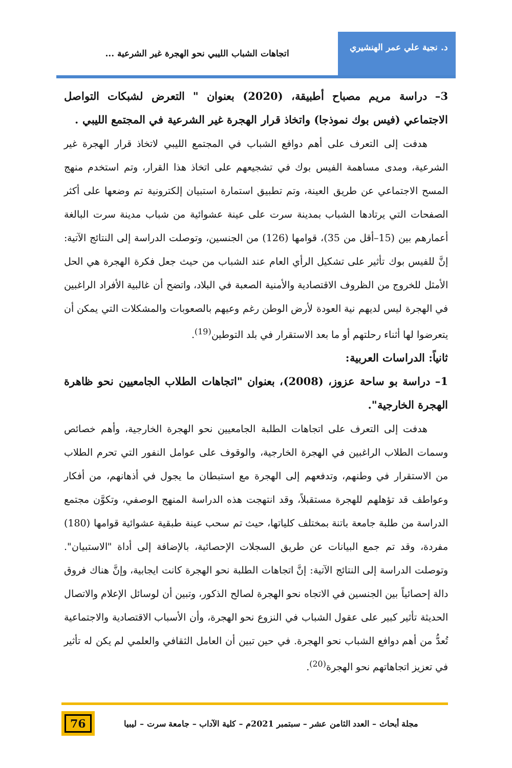د. نجية علي عمر الهنشيري
اتجاهات الشباب الليبي نحو الهجرة غير الشرعية ...
3– دراسة مريم مصباح أطبيقة، (2020) بعنوان " التعرض لشبكات التواصل الاجتماعي (فيس بوك نموذجا) واتخاذ قرار الهجرة غير الشرعية في المجتمع الليبي .
هدفت إلى التعرف على أهم دوافع الشباب في المجتمع الليبي لاتخاذ قرار الهجرة غير الشرعية، ومدى مساهمة الفيس بوك في تشجيعهم على اتخاذ هذا القرار، وتم استخدم منهج المسح الاجتماعي عن طريق العينة، وتم تطبيق استمارة استبيان إلكترونية تم وضعها على أكثر الصفحات التي يرتادها الشباب بمدينة سرت على عينة عشوائية من شباب مدينة سرت البالغة أعمارهم بين (15–أقل من 35)، قوامها (126) من الجنسين، وتوصلت الدراسة إلى النتائج الآتية: إنَّ للفيس بوك تأثير على تشكيل الرأي العام عند الشباب من حيث جعل فكرة الهجرة هي الحل الأمثل للخروج من الظروف الاقتصادية والأمنية الصعبة في البلاد، واتضح أن غالبية الأفراد الراغبين في الهجرة ليس لديهم نية العودة لأرض الوطن رغم وعيهم بالصعوبات والمشكلات التي يمكن أن يتعرضوا لها أثناء رحلتهم أو ما بعد الاستقرار في بلد التوطين<sup>(19)</sup>.
ثانياً: الدراسات العربية:
1– دراسة بو ساحة عزوز، (2008)، بعنوان "اتجاهات الطلاب الجامعيين نحو ظاهرة الهجرة الخارجية".
هدفت إلى التعرف على اتجاهات الطلبة الجامعيين نحو الهجرة الخارجية، وأهم خصائص وسمات الطلاب الراغبين في الهجرة الخارجية، والوقوف على عوامل النفور التي تحرم الطلاب من الاستقرار في وطنهم، وتدفعهم إلى الهجرة مع استبطان ما يجول في أذهانهم، من أفكار وعواطف قد تؤهلهم للهجرة مستقبلاً، وقد انتهجت هذه الدراسة المنهج الوصفي، وتكوَّن مجتمع الدراسة من طلبة جامعة باتنة بمختلف كلياتها، حيث تم سحب عينة طبقية عشوائية قوامها (180) مفردة، وقد تم جمع البيانات عن طريق السجلات الإحصائية، بالإضافة إلى أداة "الاستبيان". وتوصلت الدراسة إلى النتائج الآتية: إنَّ اتجاهات الطلبة نحو الهجرة كانت ايجابية، وإنَّ هناك فروق دالة إحصائياً بين الجنسين في الاتجاه نحو الهجرة لصالح الذكور، وتبين أن لوسائل الإعلام والاتصال الحديثة تأثير كبير على عقول الشباب في النزوع نحو الهجرة، وأن الأسباب الاقتصادية والاجتماعية تُعدُّ من أهم دوافع الشباب نحو الهجرة. في حين تبين أن العامل الثقافي والعلمي لم يكن له تأثير في تعزيز اتجاهاتهم نحو الهجرة<sup>(20)</sup>.
مجلة أبحاث – العدد الثامن عشر – سبتمبر 2021م – كلية الآداب – جامعة سرت – ليبيا
76